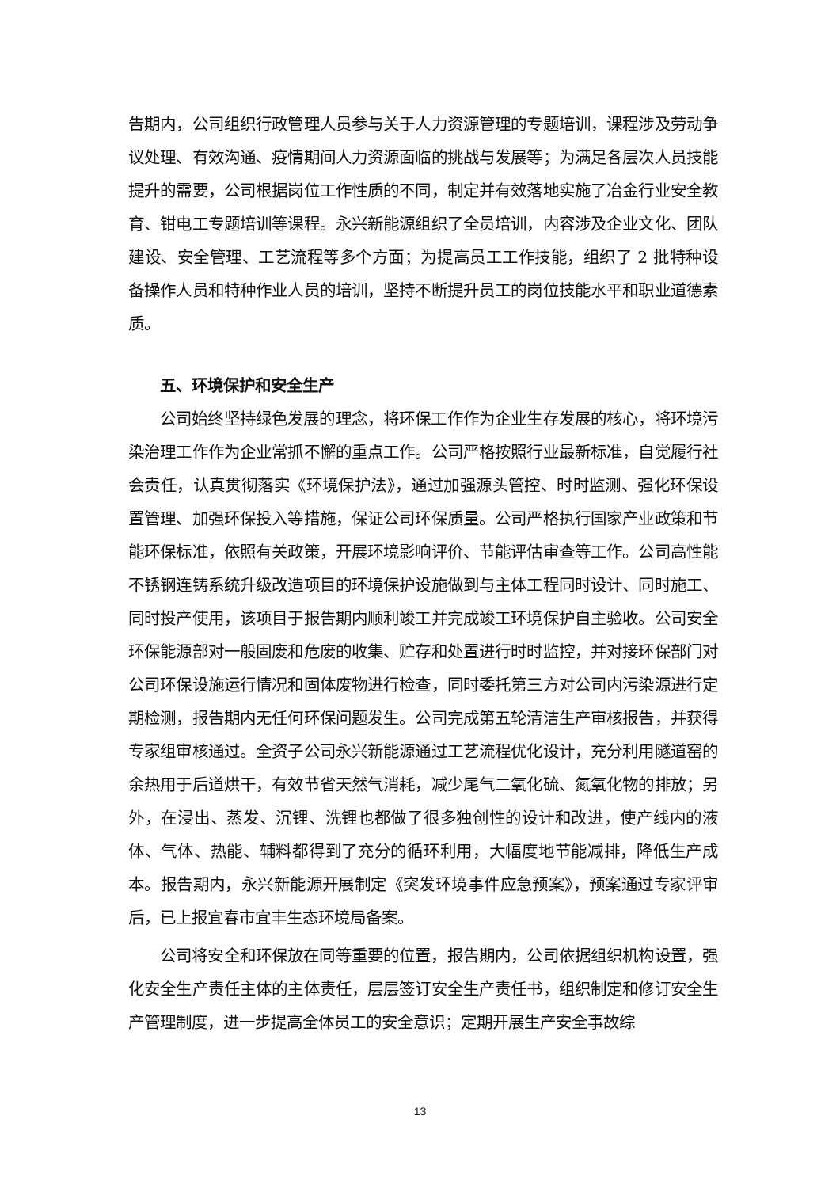告期内，公司组织行政管理人员参与关于人力资源管理的专题培训，课程涉及劳动争议处理、有效沟通、疫情期间人力资源面临的挑战与发展等；为满足各层次人员技能提升的需要，公司根据岗位工作性质的不同，制定并有效落地实施了冶金行业安全教育、钳电工专题培训等课程。永兴新能源组织了全员培训，内容涉及企业文化、团队建设、安全管理、工艺流程等多个方面；为提高员工工作技能，组织了 2 批特种设备操作人员和特种作业人员的培训，坚持不断提升员工的岗位技能水平和职业道德素质。
五、环境保护和安全生产
公司始终坚持绿色发展的理念，将环保工作作为企业生存发展的核心，将环境污染治理工作作为企业常抓不懈的重点工作。公司严格按照行业最新标准，自觉履行社会责任，认真贯彻落实《环境保护法》，通过加强源头管控、时时监测、强化环保设置管理、加强环保投入等措施，保证公司环保质量。公司严格执行国家产业政策和节能环保标准，依照有关政策，开展环境影响评价、节能评估审查等工作。公司高性能不锈钢连铸系统升级改造项目的环境保护设施做到与主体工程同时设计、同时施工、同时投产使用，该项目于报告期内顺利竣工并完成竣工环境保护自主验收。公司安全环保能源部对一般固废和危废的收集、贮存和处置进行时时监控，并对接环保部门对公司环保设施运行情况和固体废物进行检查，同时委托第三方对公司内污染源进行定期检测，报告期内无任何环保问题发生。公司完成第五轮清洁生产审核报告，并获得专家组审核通过。全资子公司永兴新能源通过工艺流程优化设计，充分利用隧道窑的余热用于后道烘干，有效节省天然气消耗，减少尾气二氧化硫、氮氧化物的排放；另外，在浸出、蒸发、沉锂、洗锂也都做了很多独创性的设计和改进，使产线内的液体、气体、热能、辅料都得到了充分的循环利用，大幅度地节能减排，降低生产成本。报告期内，永兴新能源开展制定《突发环境事件应急预案》，预案通过专家评审后，已上报宜春市宜丰生态环境局备案。
公司将安全和环保放在同等重要的位置，报告期内，公司依据组织机构设置，强化安全生产责任主体的主体责任，层层签订安全生产责任书，组织制定和修订安全生产管理制度，进一步提高全体员工的安全意识；定期开展生产安全事故综
13